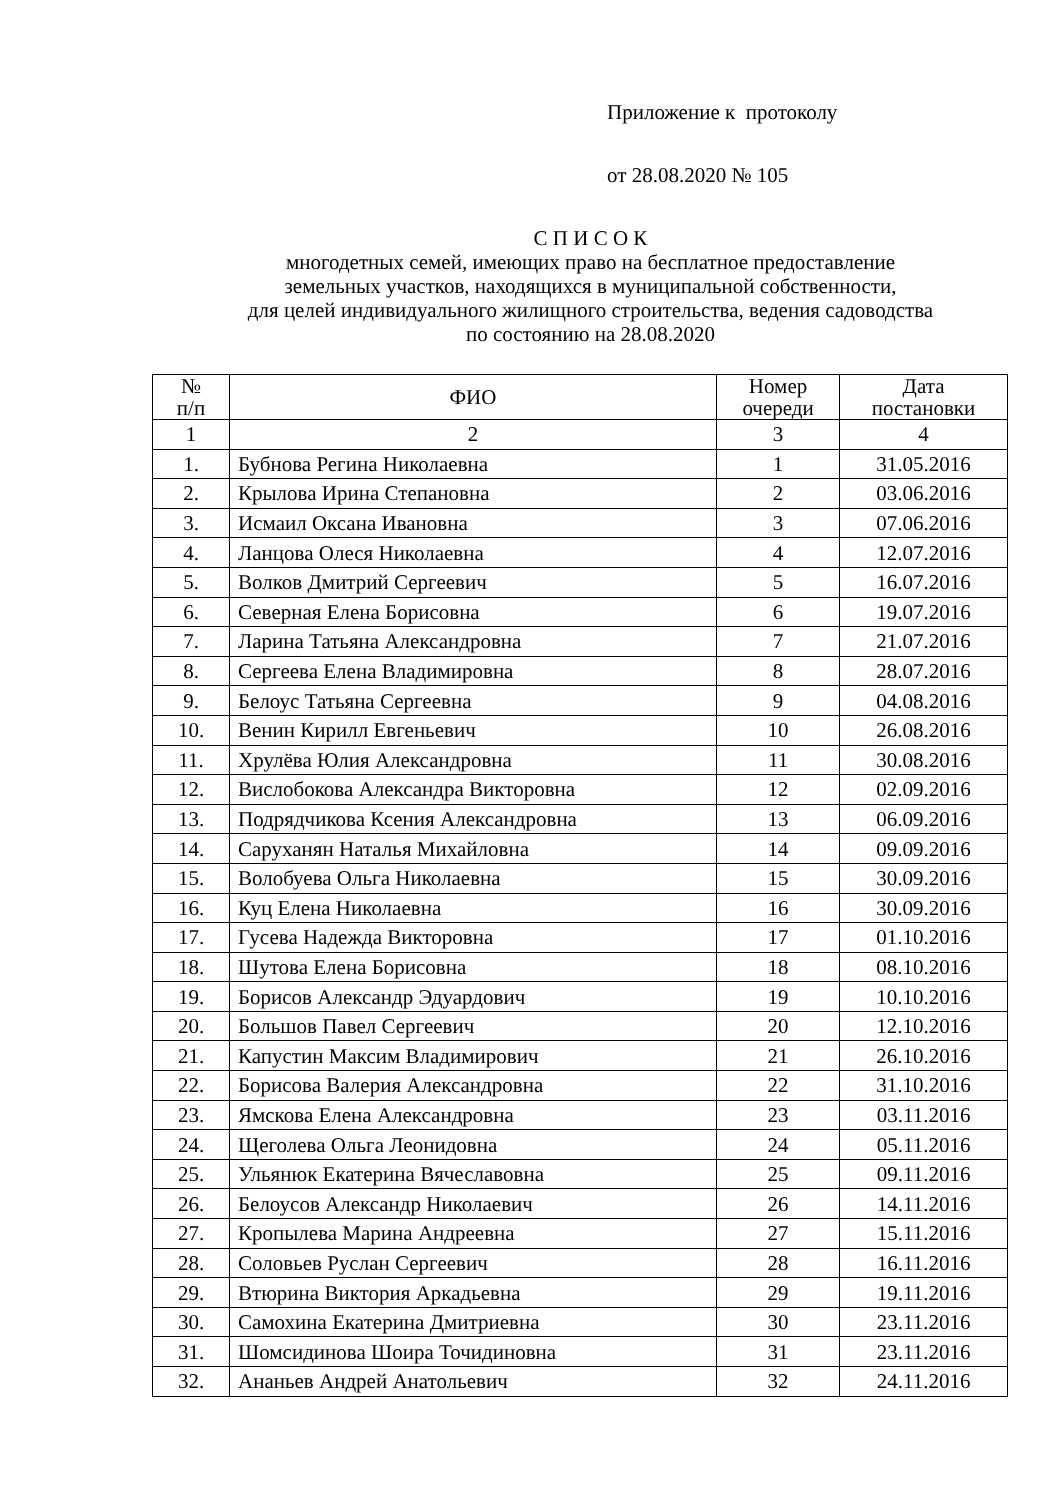Приложение к протоколу
от 28.08.2020 № 105
С П И С О К
многодетных семей, имеющих право на бесплатное предоставление
земельных участков, находящихся в муниципальной собственности,
для целей индивидуального жилищного строительства, ведения садоводства
по состоянию на 28.08.2020
| № п/п | ФИО | Номер очереди | Дата постановки |
| --- | --- | --- | --- |
| 1 | 2 | 3 | 4 |
| 1. | Бубнова Регина Николаевна | 1 | 31.05.2016 |
| 2. | Крылова Ирина Степановна | 2 | 03.06.2016 |
| 3. | Исмаил Оксана Ивановна | 3 | 07.06.2016 |
| 4. | Ланцова Олеся Николаевна | 4 | 12.07.2016 |
| 5. | Волков Дмитрий Сергеевич | 5 | 16.07.2016 |
| 6. | Северная Елена Борисовна | 6 | 19.07.2016 |
| 7. | Ларина Татьяна Александровна | 7 | 21.07.2016 |
| 8. | Сергеева Елена Владимировна | 8 | 28.07.2016 |
| 9. | Белоус Татьяна Сергеевна | 9 | 04.08.2016 |
| 10. | Венин Кирилл Евгеньевич | 10 | 26.08.2016 |
| 11. | Хрулёва Юлия Александровна | 11 | 30.08.2016 |
| 12. | Вислобокова Александра Викторовна | 12 | 02.09.2016 |
| 13. | Подрядчикова Ксения Александровна | 13 | 06.09.2016 |
| 14. | Саруханян Наталья Михайловна | 14 | 09.09.2016 |
| 15. | Волобуева Ольга Николаевна | 15 | 30.09.2016 |
| 16. | Куц Елена Николаевна | 16 | 30.09.2016 |
| 17. | Гусева Надежда Викторовна | 17 | 01.10.2016 |
| 18. | Шутова Елена Борисовна | 18 | 08.10.2016 |
| 19. | Борисов Александр Эдуардович | 19 | 10.10.2016 |
| 20. | Большов Павел Сергеевич | 20 | 12.10.2016 |
| 21. | Капустин Максим Владимирович | 21 | 26.10.2016 |
| 22. | Борисова Валерия Александровна | 22 | 31.10.2016 |
| 23. | Ямскова Елена Александровна | 23 | 03.11.2016 |
| 24. | Щеголева Ольга Леонидовна | 24 | 05.11.2016 |
| 25. | Ульянюк Екатерина Вячеславовна | 25 | 09.11.2016 |
| 26. | Белоусов Александр Николаевич | 26 | 14.11.2016 |
| 27. | Кропылева Марина Андреевна | 27 | 15.11.2016 |
| 28. | Соловьев Руслан Сергеевич | 28 | 16.11.2016 |
| 29. | Втюрина Виктория Аркадьевна | 29 | 19.11.2016 |
| 30. | Самохина Екатерина Дмитриевна | 30 | 23.11.2016 |
| 31. | Шомсидинова Шоира Точидиновна | 31 | 23.11.2016 |
| 32. | Ананьев Андрей Анатольевич | 32 | 24.11.2016 |